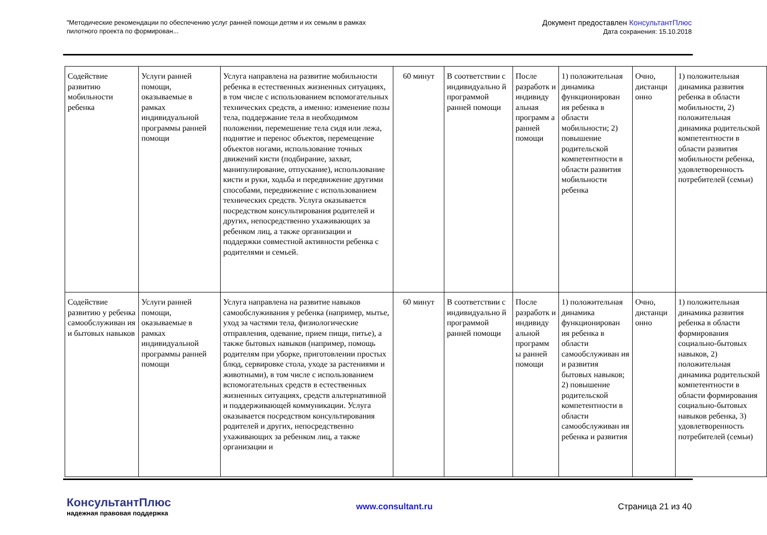"Методические рекомендации по обеспечению услуг ранней помощи детям и их семьям в рамках
пилотного проекта по формирован...
Документ предоставлен КонсультантПлюс
Дата сохранения: 15.10.2018
| Содействие развитию мобильности ребенка | Услуги ранней помощи, оказываемые в рамках индивидуальной программы ранней помощи | Услуга направлена на развитие мобильности ребенка в естественных жизненных ситуациях, в том числе с использованием вспомогательных технических средств, а именно: изменение позы тела, поддержание тела в необходимом положении, перемешение тела сидя или лежа, поднятие и перенос объектов, перемещение объектов ногами, использование точных движений кисти (подбирание, захват, манипулирование, отпускание), использование кисти и руки, ходьба и передвижение другими способами, передвижение с использованием технических средств. Услуга оказывается посредством консультирования родителей и других, непосредственно ухаживающих за ребенком лиц, а также организации и поддержки совместной активности ребенка с родителями и семьей. | 60 минут | В соответствии с индивидуально й программой ранней помощи | После разработк и индивиду альная программ а ранней помощи | 1) положительная динамика функционирован ия ребенка в области мобильности; 2) повышение родительской компетентности в области развития мобильности ребенка | Очно, дистанци онно | 1) положительная динамика развития ребенка в области мобильности, 2) положительная динамика родительской компетентности в области развития мобильности ребенка, удовлетворенность потребителей (семьи) |
| Содействие развитию у ребенка самообслуживан ия и бытовых навыков | Услуги ранней помощи, оказываемые в рамках индивидуальной программы ранней помощи | Услуга направлена на развитие навыков самообслуживания у ребенка (например, мытье, уход за частями тела, физиологические отправления, одевание, прием пищи, питье), а также бытовых навыков (например, помощь родителям при уборке, приготовлении простых блюд, сервировке стола, уходе за растениями и животными), в том числе с использованием вспомогательных средств в естественных жизненных ситуациях, средств альтернативной и поддерживающей коммуникации. Услуга оказывается посредством консультирования родителей и других, непосредственно ухаживающих за ребенком лиц, а также организации и | 60 минут | В соответствии с индивидуально й программой ранней помощи | После разработк и индивиду альной программ ы ранней помощи | 1) положительная динамика функционирован ия ребенка в области самообслуживан ия и развития бытовых навыков; 2) повышение родительской компетентности в области самообслуживан ия ребенка и развития | Очно, дистанци онно | 1) положительная динамика развития ребенка в области формирования социально-бытовых навыков, 2) положительная динамика родительской компетентности в области формирования социально-бытовых навыков ребенка, 3) удовлетворенность потребителей (семьи) |
КонсультантПлюс
надежная правовая поддержка
www.consultant.ru Страница 21 из 40